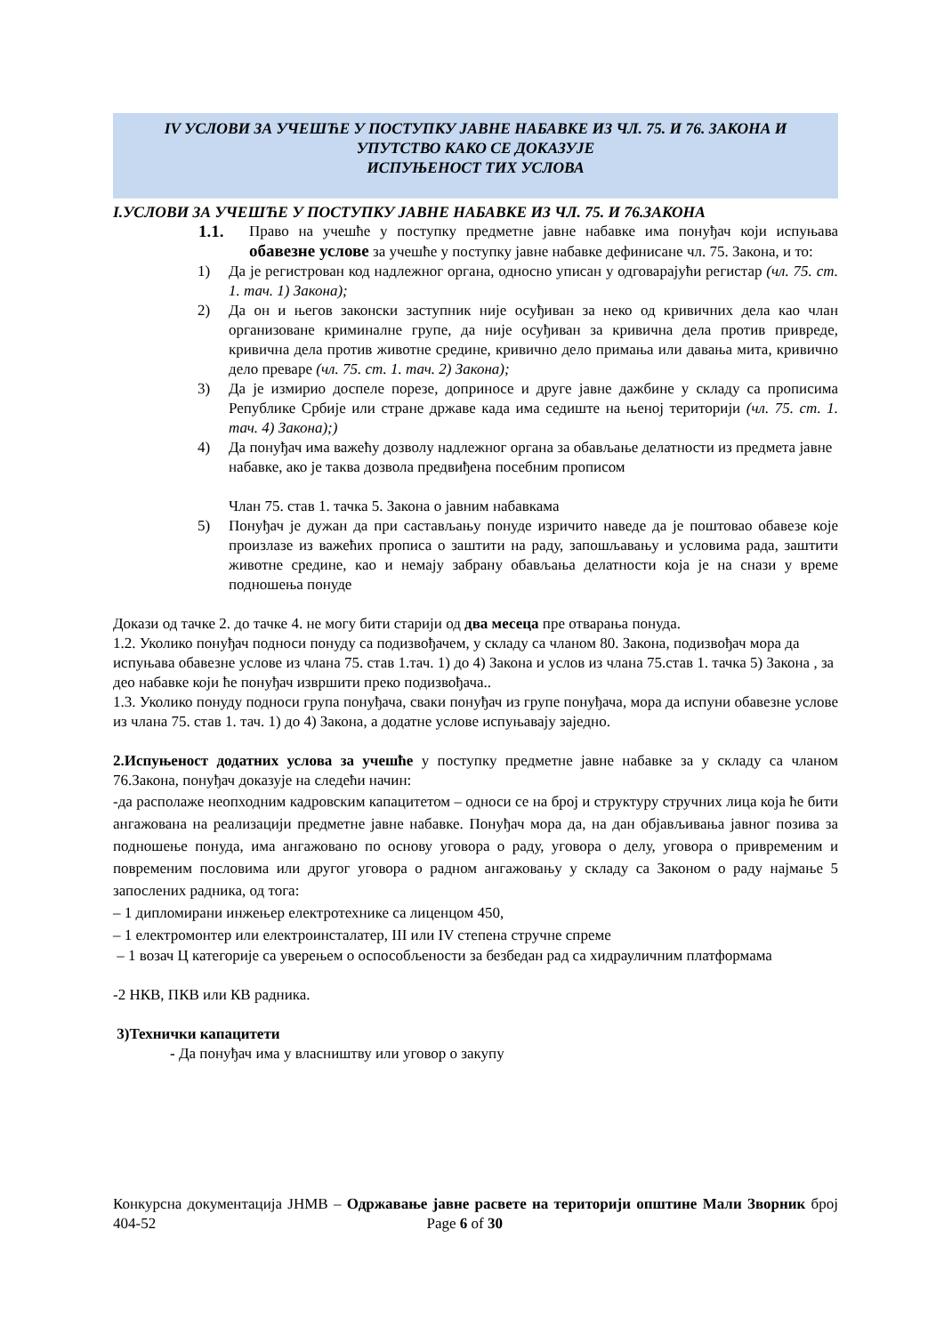IV УСЛОВИ ЗА УЧЕШЋЕ У ПОСТУПКУ ЈАВНЕ НАБАВКЕ ИЗ ЧЛ. 75. И 76. ЗАКОНА И
УПУТСТВО КАКО СЕ ДОКАЗУЈЕ
ИСПУЊЕНОСТ ТИХ УСЛОВА
I.УСЛОВИ ЗА УЧЕШЋЕ У ПОСТУПКУ ЈАВНЕ НАБАВКЕ ИЗ ЧЛ. 75. И 76.ЗАКОНА
1.1. Право на учешће у поступку предметне јавне набавке има понуђач који испуњава обавезне услове за учешће у поступку јавне набавке дефинисане чл. 75. Закона, и то:
1) Да је регистрован код надлежног органа, односно уписан у одговарајући регистар (чл. 75. ст. 1. тач. 1) Закона);
2) Да он и његов законски заступник није осуђиван за неко од кривичних дела као члан организоване криминалне групе, да није осуђиван за кривична дела против привреде, кривична дела против животне средине, кривично дело примања или давања мита, кривично дело преваре (чл. 75. ст. 1. тач. 2) Закона);
3) Да је измирио доспеле порезе, доприносе и друге јавне дажбине у складу са прописима Републике Србије или стране државе када има седиште на њеној територији (чл. 75. ст. 1. тач. 4) Закона);)
4) Да понуђач има важећу дозволу надлежног органа за обављање делатности из предмета јавне набавке, ако је таква дозвола предвиђена посебним прописом
Члан 75. став 1. тачка 5. Закона о јавним набавкама
5) Понуђач је дужан да при састављању понуде изричито наведе да је поштовао обавезе које произлазе из важећих прописа о заштити на раду, запошљавању и условима рада, заштити животне средине, као и немају забрану обављања делатности која је на снази у време подношења понуде
Докази од тачке 2. до тачке 4. не могу бити старији од два месеца пре отварања понуда.
1.2. Уколико понуђач подноси понуду са подизвођачем, у складу са чланом 80. Закона, подизвођач мора да испуњава обавезне услове из члана 75. став 1.тач. 1) до 4) Закона и услов из члана 75.став 1. тачка 5) Закона , за део набавке који ће понуђач извршити преко подизвођача..
1.3. Уколико понуду подноси група понуђача, сваки понуђач из групе понуђача, мора да испуни обавезне услове из члана 75. став 1. тач. 1) до 4) Закона, а додатне услове испуњавају заједно.
2.Испуњеност додатних услова за учешће у поступку предметне јавне набавке за у складу са чланом 76.Закона, понуђач доказује на следећи начин:
-да располаже неопходним кадровским капацитетом – односи се на број и структуру стручних лица која ће бити ангажована на реализацији предметне јавне набавке. Понуђач мора да, на дан објављивања јавног позива за подношење понуда, има ангажовано по основу уговора о раду, уговора о делу, уговора о привременим и повременим пословима или другог уговора о радном ангажовању у складу са Законом о раду најмање 5 запослених радника, од тога:
– 1 дипломирани инжењер електротехнике са лиценцом 450,
– 1 електромонтер или електроинсталатер, III или IV степена стручне спреме
– 1 возач Ц категорије са уверењем о оспособљености за безбедан рад са хидрауличним платформама
-2 НКВ, ПКВ или КВ радника.
3)Технички капацитети
- Да понуђач има у власништву или уговор о закупу
Конкурсна документација ЈНМВ – Одржавање јавне расвете на територији општине Мали Зворник број 404-52 Page 6 of 30